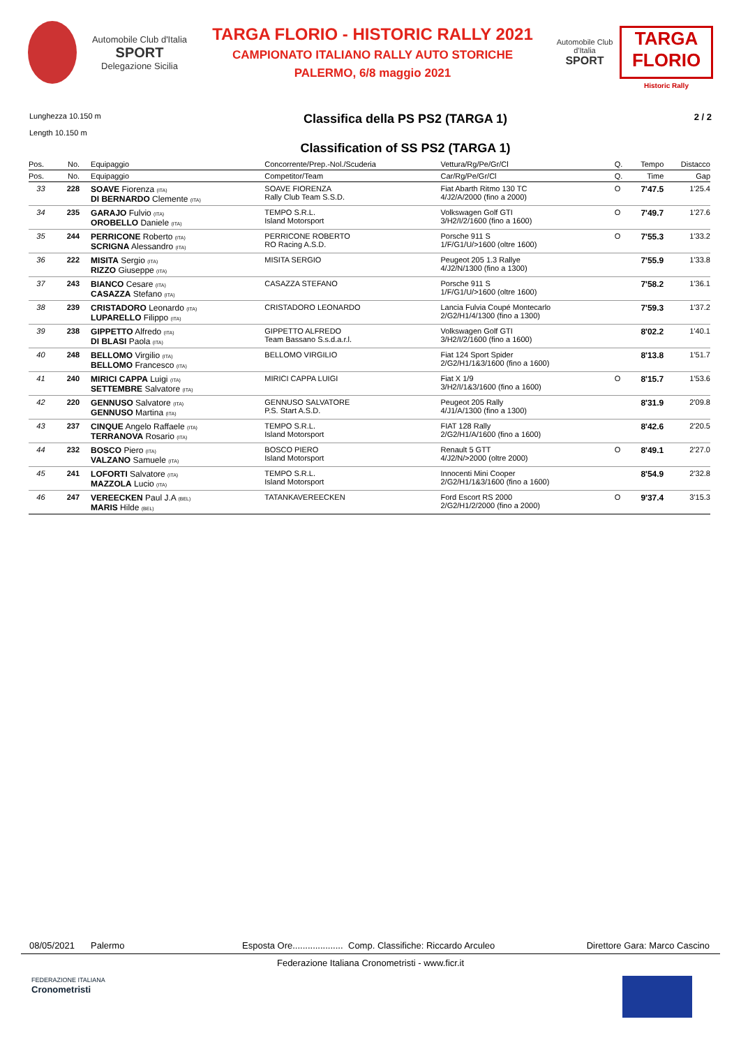Automobile Club d'Italia
SPORT
Delegazione Sicilia
TARGA FLORIO - HISTORIC RALLY 2021
CAMPIONATO ITALIANO RALLY AUTO STORICHE
PALERMO, 6/8 maggio 2021
Automobile Club d'Italia
SPORT
TARGA FLORIO
Historic Rally
Lunghezza 10.150 m
Length 10.150 m
Classifica della PS PS2 (TARGA 1)
Classification of SS PS2 (TARGA 1)
2 / 2
| Pos. | No. | Equipaggio | Concorrente/Prep.-Nol./Scuderia | Vettura/Rg/Pe/Gr/Cl | Q. | Tempo | Distacco |
| --- | --- | --- | --- | --- | --- | --- | --- |
| Pos. | No. | Equipaggio | Competitor/Team | Car/Rg/Pe/Gr/Cl | Q. | Time | Gap |
| 33 | 228 | SOAVE Fiorenza (ITA) DI BERNARDO Clemente (ITA) | SOAVE FIORENZA Rally Club Team S.S.D. | Fiat Abarth Ritmo 130 TC 4/J2/A/2000 (fino a 2000) | O | 7'47.5 | 1'25.4 |
| 34 | 235 | GARAJO Fulvio (ITA) OROBELLO Daniele (ITA) | TEMPO S.R.L. Island Motorsport | Volkswagen Golf GTI 3/H2/I/2/1600 (fino a 1600) | O | 7'49.7 | 1'27.6 |
| 35 | 244 | PERRICONE Roberto (ITA) SCRIGNA Alessandro (ITA) | PERRICONE ROBERTO RO Racing A.S.D. | Porsche 911 S 1/F/G1/U/>1600 (oltre 1600) | O | 7'55.3 | 1'33.2 |
| 36 | 222 | MISITA Sergio (ITA) RIZZO Giuseppe (ITA) | MISITA SERGIO | Peugeot 205 1.3 Rallye 4/J2/N/1300 (fino a 1300) | | 7'55.9 | 1'33.8 |
| 37 | 243 | BIANCO Cesare (ITA) CASAZZA Stefano (ITA) | CASAZZA STEFANO | Porsche 911 S 1/F/G1/U/>1600 (oltre 1600) | | 7'58.2 | 1'36.1 |
| 38 | 239 | CRISTADORO Leonardo (ITA) LUPARELLO Filippo (ITA) | CRISTADORO LEONARDO | Lancia Fulvia Coupé Montecarlo 2/G2/H1/4/1300 (fino a 1300) | | 7'59.3 | 1'37.2 |
| 39 | 238 | GIPPETTO Alfredo (ITA) DI BLASI Paola (ITA) | GIPPETTO ALFREDO Team Bassano S.s.d.a.r.l. | Volkswagen Golf GTI 3/H2/I/2/1600 (fino a 1600) | | 8'02.2 | 1'40.1 |
| 40 | 248 | BELLOMO Virgilio (ITA) BELLOMO Francesco (ITA) | BELLOMO VIRGILIO | Fiat 124 Sport Spider 2/G2/H1/1&3/1600 (fino a 1600) | | 8'13.8 | 1'51.7 |
| 41 | 240 | MIRICI CAPPA Luigi (ITA) SETTEMBRE Salvatore (ITA) | MIRICI CAPPA LUIGI | Fiat X 1/9 3/H2/I/1&3/1600 (fino a 1600) | O | 8'15.7 | 1'53.6 |
| 42 | 220 | GENNUSO Salvatore (ITA) GENNUSO Martina (ITA) | GENNUSO SALVATORE P.S. Start A.S.D. | Peugeot 205 Rally 4/J1/A/1300 (fino a 1300) | | 8'31.9 | 2'09.8 |
| 43 | 237 | CINQUE Angelo Raffaele (ITA) TERRANOVA Rosario (ITA) | TEMPO S.R.L. Island Motorsport | FIAT 128 Rally 2/G2/H1/A/1600 (fino a 1600) | | 8'42.6 | 2'20.5 |
| 44 | 232 | BOSCO Piero (ITA) VALZANO Samuele (ITA) | BOSCO PIERO Island Motorsport | Renault 5 GTT 4/J2/N/>2000 (oltre 2000) | O | 8'49.1 | 2'27.0 |
| 45 | 241 | LOFORTI Salvatore (ITA) MAZZOLA Lucio (ITA) | TEMPO S.R.L. Island Motorsport | Innocenti Mini Cooper 2/G2/H1/1&3/1600 (fino a 1600) | | 8'54.9 | 2'32.8 |
| 46 | 247 | VEREECKEN Paul J.A (BEL) MARIS Hilde (BEL) | TATANKAVEREECKEN | Ford Escort RS 2000 2/G2/H1/2/2000 (fino a 2000) | O | 9'37.4 | 3'15.3 |
08/05/2021 Palermo Esposta Ore.................... Comp. Classifiche: Riccardo Arculeo Direttore Gara: Marco Cascino
Federazione Italiana Cronometristi - www.ficr.it
FEDERAZIONE ITALIANA
Cronometristi